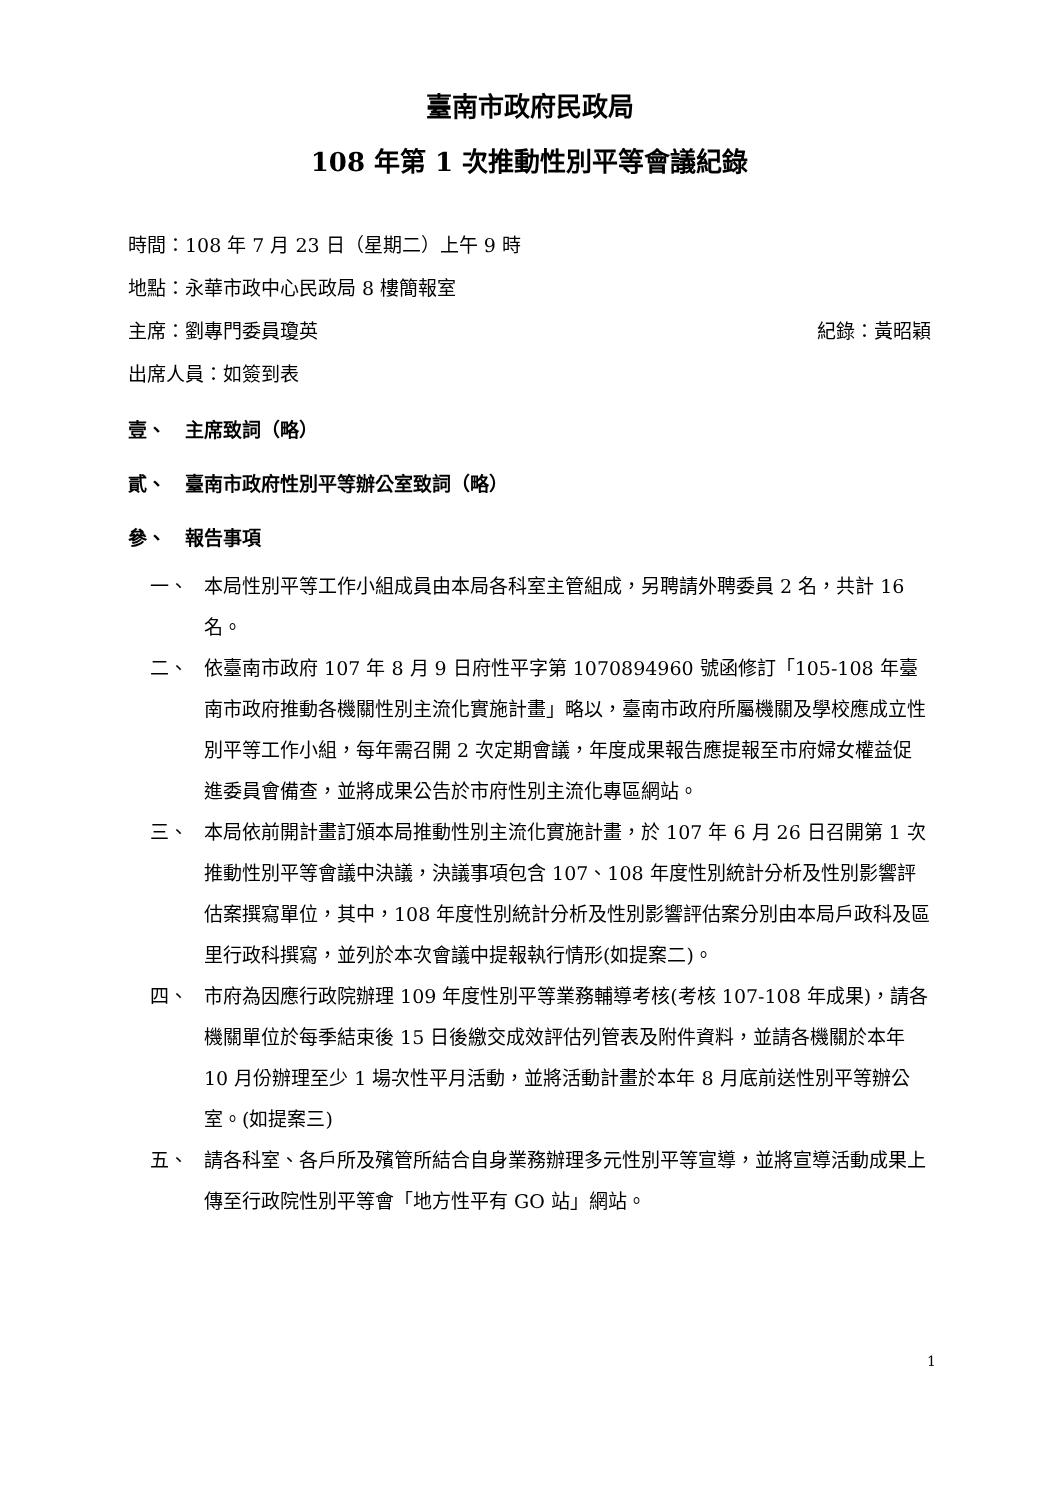臺南市政府民政局
108 年第 1 次推動性別平等會議紀錄
時間：108 年 7 月 23 日（星期二）上午 9 時
地點：永華市政中心民政局 8 樓簡報室
主席：劉專門委員瓊英 紀錄：黃昭穎
出席人員：如簽到表
壹、　主席致詞（略）
貳、　臺南市政府性別平等辦公室致詞（略）
參、　報告事項
一、 本局性別平等工作小組成員由本局各科室主管組成，另聘請外聘委員 2 名，共計 16 名。
二、 依臺南市政府 107 年 8 月 9 日府性平字第 1070894960 號函修訂「105-108 年臺南市政府推動各機關性別主流化實施計畫」略以，臺南市政府所屬機關及學校應成立性別平等工作小組，每年需召開 2 次定期會議，年度成果報告應提報至市府婦女權益促進委員會備查，並將成果公告於市府性別主流化專區網站。
三、 本局依前開計畫訂頒本局推動性別主流化實施計畫，於 107 年 6 月 26 日召開第 1 次推動性別平等會議中決議，決議事項包含 107、108 年度性別統計分析及性別影響評估案撰寫單位，其中，108 年度性別統計分析及性別影響評估案分別由本局戶政科及區里行政科撰寫，並列於本次會議中提報執行情形(如提案二)。
四、 市府為因應行政院辦理 109 年度性別平等業務輔導考核(考核 107-108 年成果)，請各機關單位於每季結束後 15 日後繳交成效評估列管表及附件資料，並請各機關於本年 10 月份辦理至少 1 場次性平月活動，並將活動計畫於本年 8 月底前送性別平等辦公室。(如提案三)
五、 請各科室、各戶所及殯管所結合自身業務辦理多元性別平等宣導，並將宣導活動成果上傳至行政院性別平等會「地方性平有 GO 站」網站。
1